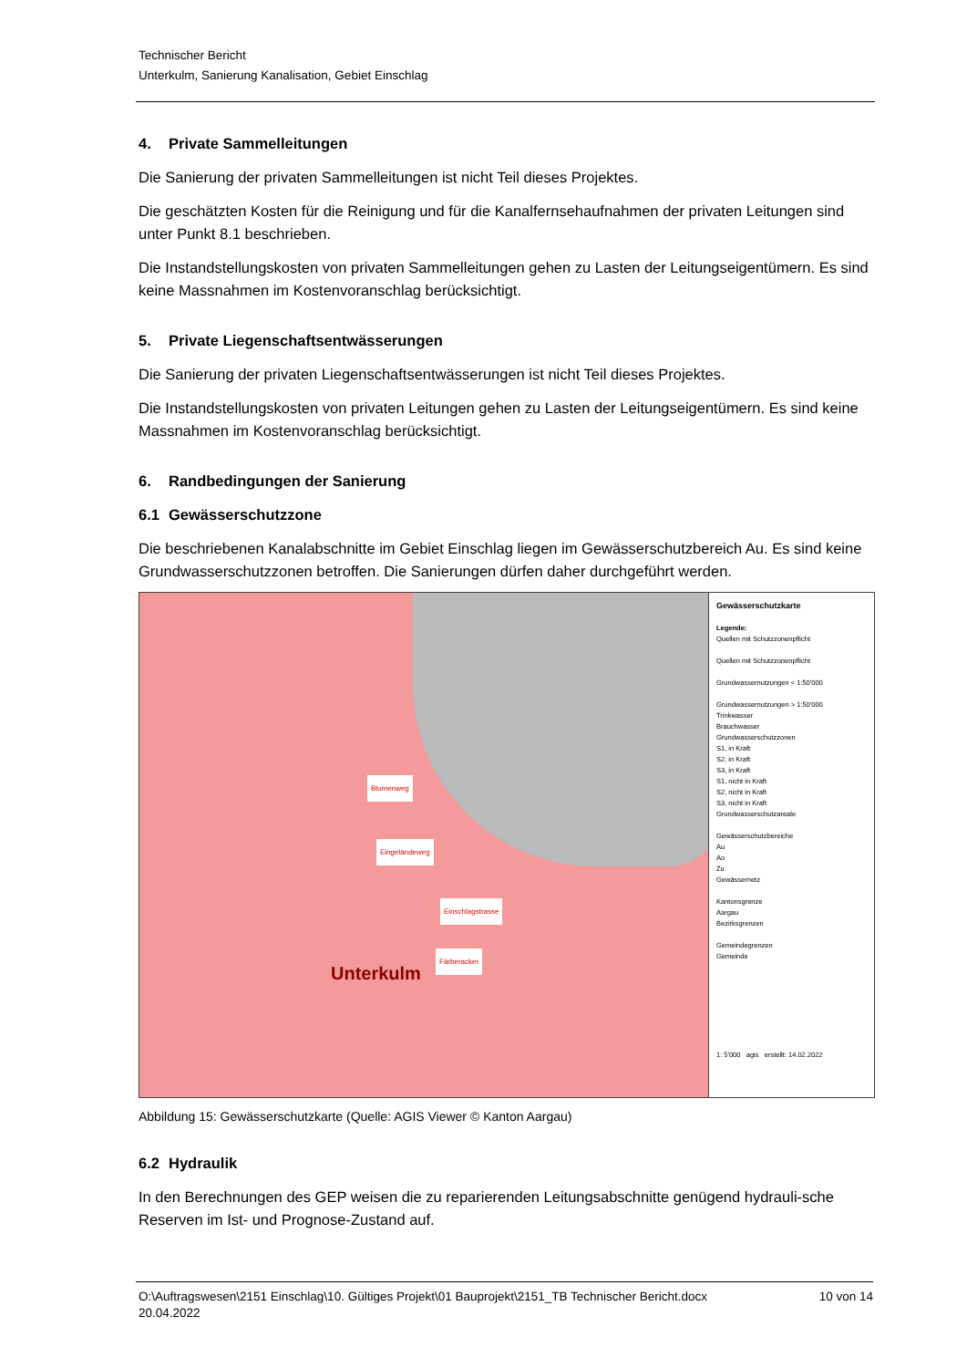Technischer Bericht
Unterkulm, Sanierung Kanalisation, Gebiet Einschlag
4. Private Sammelleitungen
Die Sanierung der privaten Sammelleitungen ist nicht Teil dieses Projektes.
Die geschätzten Kosten für die Reinigung und für die Kanalfernsehaufnahmen der privaten Leitungen sind unter Punkt 8.1 beschrieben.
Die Instandstellungskosten von privaten Sammelleitungen gehen zu Lasten der Leitungseigentümern. Es sind keine Massnahmen im Kostenvoranschlag berücksichtigt.
5. Private Liegenschaftsentwässerungen
Die Sanierung der privaten Liegenschaftsentwässerungen ist nicht Teil dieses Projektes.
Die Instandstellungskosten von privaten Leitungen gehen zu Lasten der Leitungseigentümern. Es sind keine Massnahmen im Kostenvoranschlag berücksichtigt.
6. Randbedingungen der Sanierung
6.1 Gewässerschutzzone
Die beschriebenen Kanalabschnitte im Gebiet Einschlag liegen im Gewässerschutzbereich Au. Es sind keine Grundwasserschutzzonen betroffen. Die Sanierungen dürfen daher durchgeführt werden.
Blumenweg
Eingeländeweg
Einschlagstrasse
Färberacker
Unterkulm
Gewässerschutzkarte
Legende:
Quellen mit Schutzzonenpflicht
Quellen mit Schutzzonenpflicht
Grundwassernutzungen < 1:50'000
Grundwassernutzungen > 1:50'000
Trinkwasser
Brauchwasser
Grundwasserschutzzonen
S1, in Kraft
S2, in Kraft
S3, in Kraft
S1, nicht in Kraft
S2, nicht in Kraft
S3, nicht in Kraft
Grundwasserschutzareale
Gewässerschutzbereiche
Au
Ao
Zu
Gewässernetz
Kantonsgrenze
Aargau
Bezirksgrenzen
Gemeindegrenzen
Gemeinde
1: 5'000 agis erstellt: 14.02.2022
Abbildung 15: Gewässerschutzkarte (Quelle: AGIS Viewer © Kanton Aargau)
6.2 Hydraulik
In den Berechnungen des GEP weisen die zu reparierenden Leitungsabschnitte genügend hydrauli-sche Reserven im Ist- und Prognose-Zustand auf.
O:\Auftragswesen\2151 Einschlag\10. Gültiges Projekt\01 Bauprojekt\2151_TB Technischer Bericht.docx
20.04.2022
10 von 14